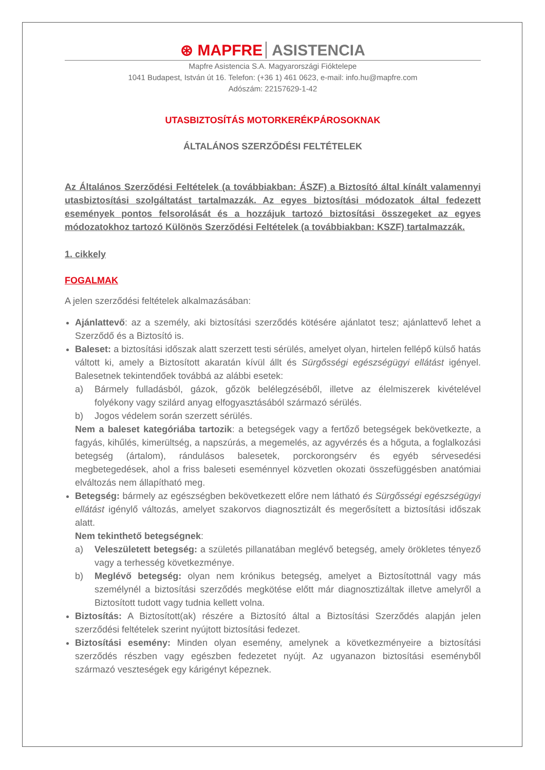⊛ MAPFRE ASISTENCIA
Mapfre Asistencia S.A. Magyarországi Fióktelepe
1041 Budapest, István út 16. Telefon: (+36 1) 461 0623, e-mail: info.hu@mapfre.com
Adószám: 22157629-1-42
UTASBIZTOSÍTÁS MOTORKERÉKPÁROSOKNAK
ÁLTALÁNOS SZERZŐDÉSI FELTÉTELEK
Az Általános Szerződési Feltételek (a továbbiakban: ÁSZF) a Biztosító által kínált valamennyi utasbiztosítási szolgáltatást tartalmazzák. Az egyes biztosítási módozatok által fedezett események pontos felsorolását és a hozzájuk tartozó biztosítási összegeket az egyes módozatokhoz tartozó Különös Szerződési Feltételek (a továbbiakban: KSZF) tartalmazzák.
1. cikkely
FOGALMAK
A jelen szerződési feltételek alkalmazásában:
Ajánlattevő: az a személy, aki biztosítási szerződés kötésére ajánlatot tesz; ajánlattevő lehet a Szerződő és a Biztosító is.
Baleset: a biztosítási időszak alatt szerzett testi sérülés, amelyet olyan, hirtelen fellépő külső hatás váltott ki, amely a Biztosított akaratán kívül állt és Sürgősségi egészségügyi ellátást igényel. Balesetnek tekintendőek továbbá az alábbi esetek:
a) Bármely fulladásból, gázok, gőzök belélegzéséből, illetve az élelmiszerek kivételével folyékony vagy szilárd anyag elfogyasztásából származó sérülés.
b) Jogos védelem során szerzett sérülés.
Nem a baleset kategóriába tartozik: a betegségek vagy a fertőző betegségek bekövetkezte, a fagyás, kihűlés, kimerültség, a napszúrás, a megemelés, az agyvérzés és a hőguta, a foglalkozási betegség (ártalom), rándulásos balesetek, porckorongsérv és egyéb sérvesedési megbetegedések, ahol a friss baleseti eseménnyel közvetlen okozati összefüggésben anatómiai elváltozás nem állapítható meg.
Betegség: bármely az egészségben bekövetkezett előre nem látható és Sürgősségi egészségügyi ellátást igénylő változás, amelyet szakorvos diagnosztizált és megerősített a biztosítási időszak alatt.
Nem tekinthető betegségnek:
a) Veleszületett betegség: a születés pillanatában meglévő betegség, amely örökletes tényező vagy a terhesség következménye.
b) Meglévő betegség: olyan nem krónikus betegség, amelyet a Biztosítottnál vagy más személynél a biztosítási szerződés megkötése előtt már diagnosztizáltak illetve amelyről a Biztosított tudott vagy tudnia kellett volna.
Biztosítás: A Biztosított(ak) részére a Biztosító által a Biztosítási Szerződés alapján jelen szerződési feltételek szerint nyújtott biztosítási fedezet.
Biztosítási esemény: Minden olyan esemény, amelynek a következményeire a biztosítási szerződés részben vagy egészben fedezetet nyújt. Az ugyanazon biztosítási eseményből származó veszteségek egy kárigényt képeznek.